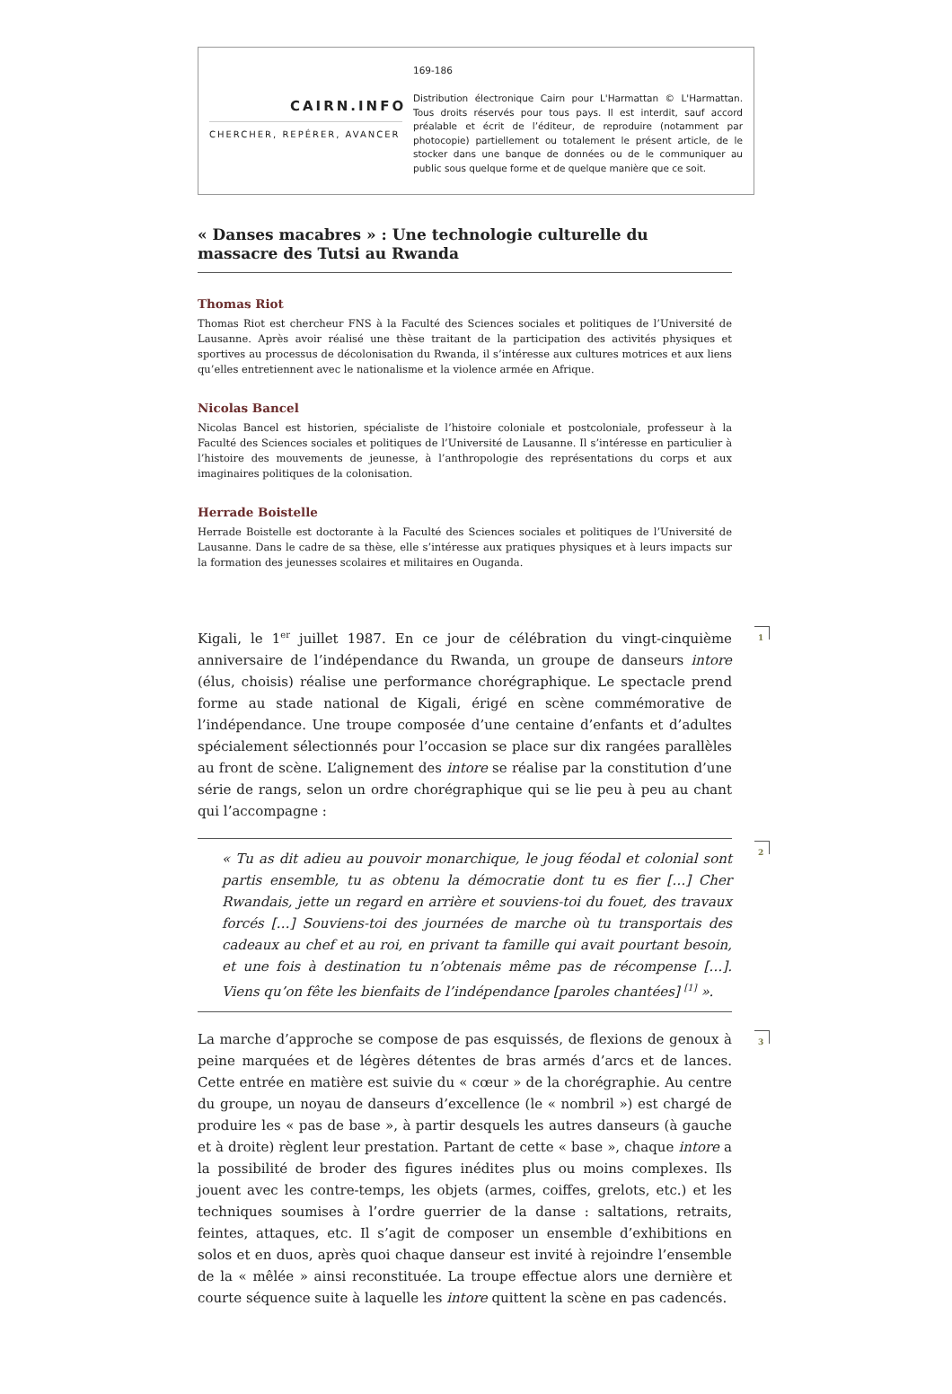CAIRN.INFO
CHERCHER, REPÉRER, AVANCER
169-186
Distribution électronique Cairn pour L'Harmattan © L'Harmattan. Tous droits réservés pour tous pays. Il est interdit, sauf accord préalable et écrit de l’éditeur, de reproduire (notamment par photocopie) partiellement ou totalement le présent article, de le stocker dans une banque de données ou de le communiquer au public sous quelque forme et de quelque manière que ce soit.
« Danses macabres » : Une technologie culturelle du massacre des Tutsi au Rwanda
Thomas Riot
Thomas Riot est chercheur FNS à la Faculté des Sciences sociales et politiques de l’Université de Lausanne. Après avoir réalisé une thèse traitant de la participation des activités physiques et sportives au processus de décolonisation du Rwanda, il s’intéresse aux cultures motrices et aux liens qu’elles entretiennent avec le nationalisme et la violence armée en Afrique.
Nicolas Bancel
Nicolas Bancel est historien, spécialiste de l’histoire coloniale et postcoloniale, professeur à la Faculté des Sciences sociales et politiques de l’Université de Lausanne. Il s’intéresse en particulier à l’histoire des mouvements de jeunesse, à l’anthropologie des représentations du corps et aux imaginaires politiques de la colonisation.
Herrade Boistelle
Herrade Boistelle est doctorante à la Faculté des Sciences sociales et politiques de l’Université de Lausanne. Dans le cadre de sa thèse, elle s’intéresse aux pratiques physiques et à leurs impacts sur la formation des jeunesses scolaires et militaires en Ouganda.
1 Kigali, le 1<sup>er</sup> juillet 1987. En ce jour de célébration du vingt-cinquième anniversaire de l’indépendance du Rwanda, un groupe de danseurs intore (élus, choisis) réalise une performance chorégraphique. Le spectacle prend forme au stade national de Kigali, érigé en scène commémorative de l’indépendance. Une troupe composée d’une centaine d’enfants et d’adultes spécialement sélectionnés pour l’occasion se place sur dix rangées parallèles au front de scène. L’alignement des intore se réalise par la constitution d’une série de rangs, selon un ordre chorégraphique qui se lie peu à peu au chant qui l’accompagne :
2
« Tu as dit adieu au pouvoir monarchique, le joug féodal et colonial sont partis ensemble, tu as obtenu la démocratie dont tu es fier […] Cher Rwandais, jette un regard en arrière et souviens-toi du fouet, des travaux forcés […] Souviens-toi des journées de marche où tu transportais des cadeaux au chef et au roi, en privant ta famille qui avait pourtant besoin, et une fois à destination tu n’obtenais même pas de récompense […]. Viens qu’on fête les bienfaits de l’indépendance [paroles chantées] <sup>[1]</sup> ».
3 La marche d’approche se compose de pas esquissés, de flexions de genoux à peine marquées et de légères détentes de bras armés d’arcs et de lances. Cette entrée en matière est suivie du « cœur » de la chorégraphie. Au centre du groupe, un noyau de danseurs d’excellence (le « nombril ») est chargé de produire les « pas de base », à partir desquels les autres danseurs (à gauche et à droite) règlent leur prestation. Partant de cette « base », chaque intore a la possibilité de broder des figures inédites plus ou moins complexes. Ils jouent avec les contre-temps, les objets (armes, coiffes, grelots, etc.) et les techniques soumises à l’ordre guerrier de la danse : saltations, retraits, feintes, attaques, etc. Il s’agit de composer un ensemble d’exhibitions en solos et en duos, après quoi chaque danseur est invité à rejoindre l’ensemble de la « mêlée » ainsi reconstituée. La troupe effectue alors une dernière et courte séquence suite à laquelle les intore quittent la scène en pas cadencés.